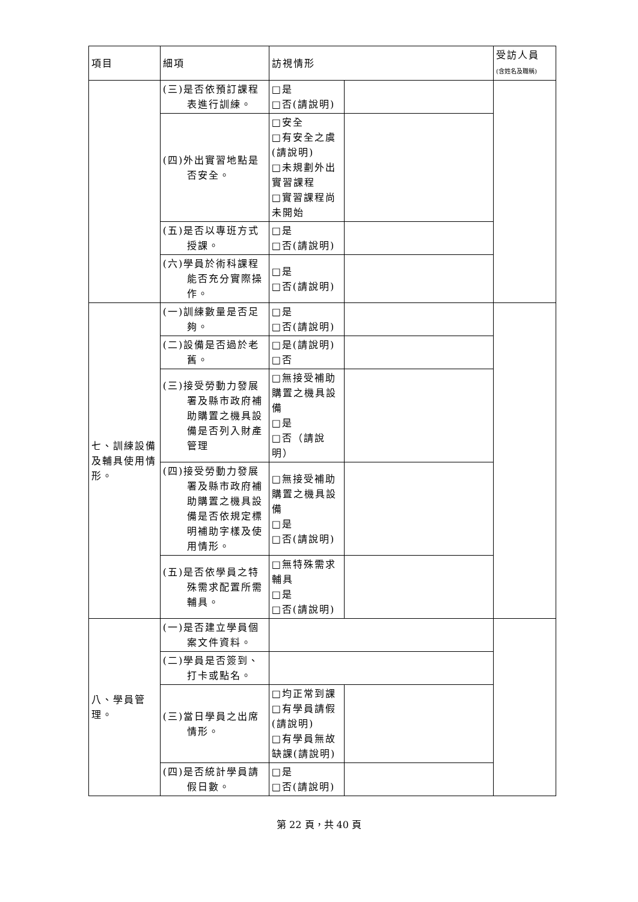| 項目 | 細項 | 訪視情形 | | 受訪人員 (含姓名及職稱) |
| --- | --- | --- | --- | --- |
| | (三)是否依預訂課程表進行訓練。 | □是 □否(請說明) | | |
| | (四)外出實習地點是否安全。 | □安全 □有安全之虞(請說明) □未規劃外出實習課程 □實習課程尚未開始 | | |
| | (五)是否以專班方式授課。 | □是 □否(請說明) | | |
| | (六)學員於術科課程能否充分實際操作。 | □是 □否(請說明) | | |
| 七、訓練設備及輔具使用情形。 | (一)訓練數量是否足夠。 | □是 □否(請說明) | | |
| | (二)設備是否過於老舊。 | □是(請說明) □否 | | |
| | (三)接受勞動力發展署及縣市政府補助購置之機具設備是否列入財產管理 | □無接受補助購置之機具設備 □是 □否（請說明） | | |
| | (四)接受勞動力發展署及縣市政府補助購置之機具設備是否依規定標明補助字樣及使用情形。 | □無接受補助購置之機具設備 □是 □否(請說明) | | |
| | (五)是否依學員之特殊需求配置所需輔具。 | □無特殊需求輔具 □是 □否(請說明) | | |
| 八、學員管理。 | (一)是否建立學員個案文件資料。 | | | |
| | (二)學員是否簽到、打卡或點名。 | | | |
| | (三)當日學員之出席情形。 | □均正常到課 □有學員請假(請說明) □有學員無故缺課(請說明) | | |
| | (四)是否統計學員請假日數。 | □是 □否(請說明) | | |
第 22 頁，共 40 頁